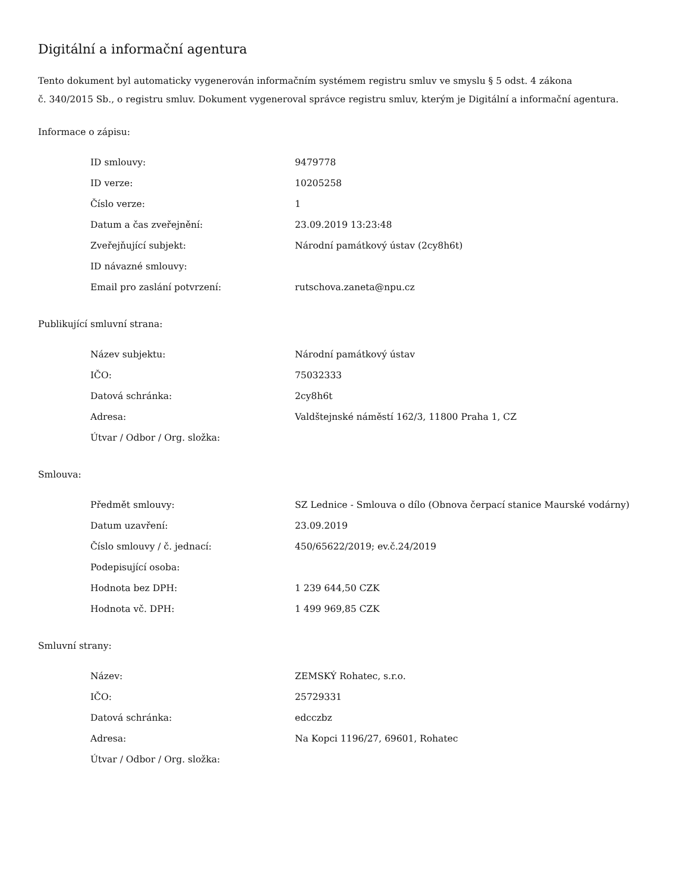Digitální a informační agentura
Tento dokument byl automaticky vygenerován informačním systémem registru smluv ve smyslu § 5 odst. 4 zákona
č. 340/2015 Sb., o registru smluv. Dokument vygeneroval správce registru smluv, kterým je Digitální a informační agentura.
Informace o zápisu:
| ID smlouvy: | 9479778 |
| ID verze: | 10205258 |
| Číslo verze: | 1 |
| Datum a čas zveřejnění: | 23.09.2019 13:23:48 |
| Zveřejňující subjekt: | Národní památkový ústav (2cy8h6t) |
| ID návazné smlouvy: | |
| Email pro zaslání potvrzení: | rutschova.zaneta@npu.cz |
Publikující smluvní strana:
| Název subjektu: | Národní památkový ústav |
| IČO: | 75032333 |
| Datová schránka: | 2cy8h6t |
| Adresa: | Valdštejnské náměstí 162/3, 11800 Praha 1, CZ |
| Útvar / Odbor / Org. složka: | |
Smlouva:
| Předmět smlouvy: | SZ Lednice - Smlouva o dílo (Obnova čerpací stanice Maurské vodárny) |
| Datum uzavření: | 23.09.2019 |
| Číslo smlouvy / č. jednací: | 450/65622/2019; ev.č.24/2019 |
| Podepisující osoba: | |
| Hodnota bez DPH: | 1 239 644,50 CZK |
| Hodnota vč. DPH: | 1 499 969,85 CZK |
Smluvní strany:
| Název: | ZEMSKÝ Rohatec, s.r.o. |
| IČO: | 25729331 |
| Datová schránka: | edcczbz |
| Adresa: | Na Kopci 1196/27, 69601, Rohatec |
| Útvar / Odbor / Org. složka: | |